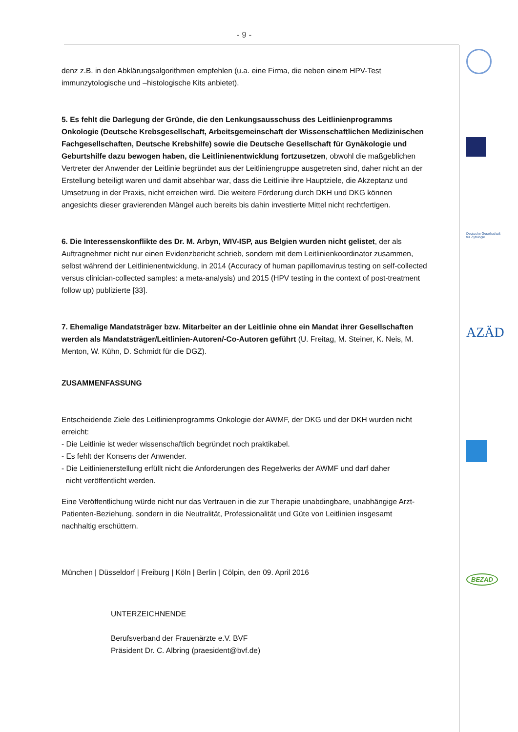- 9 -
denz z.B. in den Abklärungsalgorithmen empfehlen (u.a. eine Firma, die neben einem HPV-Test immunzytologische und –histologische Kits anbietet).
5. Es fehlt die Darlegung der Gründe, die den Lenkungsausschuss des Leitlinienprogramms Onkologie (Deutsche Krebsgesellschaft, Arbeitsgemeinschaft der Wissenschaftlichen Medizinischen Fachgesellschaften, Deutsche Krebshilfe) sowie die Deutsche Gesellschaft für Gynäkologie und Geburtshilfe dazu bewogen haben, die Leitlinienentwicklung fortzusetzen, obwohl die maßgeblichen Vertreter der Anwender der Leitlinie begründet aus der Leitliniengruppe ausgetreten sind, daher nicht an der Erstellung beteiligt waren und damit absehbar war, dass die Leitlinie ihre Hauptziele, die Akzeptanz und Umsetzung in der Praxis, nicht erreichen wird. Die weitere Förderung durch DKH und DKG können angesichts dieser gravierenden Mängel auch bereits bis dahin investierte Mittel nicht rechtfertigen.
6. Die Interessenskonflikte des Dr. M. Arbyn, WIV-ISP, aus Belgien wurden nicht gelistet, der als Auftragnehmer nicht nur einen Evidenzbericht schrieb, sondern mit dem Leitlinienkoordinator zusammen, selbst während der Leitlinienentwicklung, in 2014 (Accuracy of human papillomavirus testing on self-collected versus clinician-collected samples: a meta-analysis) und 2015 (HPV testing in the context of post-treatment follow up) publizierte [33].
7. Ehemalige Mandatsträger bzw. Mitarbeiter an der Leitlinie ohne ein Mandat ihrer Gesellschaften werden als Mandatsträger/Leitlinien-Autoren/-Co-Autoren geführt (U. Freitag, M. Steiner, K. Neis, M. Menton, W. Kühn, D. Schmidt für die DGZ).
ZUSAMMENFASSUNG
Entscheidende Ziele des Leitlinienprogramms Onkologie der AWMF, der DKG und der DKH wurden nicht erreicht:
- Die Leitlinie ist weder wissenschaftlich begründet noch praktikabel.
- Es fehlt der Konsens der Anwender.
- Die Leitlinienerstellung erfüllt nicht die Anforderungen des Regelwerks der AWMF und darf daher
nicht veröffentlicht werden.
Eine Veröffentlichung würde nicht nur das Vertrauen in die zur Therapie unabdingbare, unabhängige Arzt-Patienten-Beziehung, sondern in die Neutralität, Professionalität und Güte von Leitlinien insgesamt nachhaltig erschüttern.
München | Düsseldorf | Freiburg | Köln | Berlin | Cölpin, den 09. April 2016
UNTERZEICHNENDE
Berufsverband der Frauenärzte e.V. BVF
Präsident Dr. C. Albring (praesident@bvf.de)
Deutsche Gesellschaft
für Zytologie
AZÄD
BEZAD